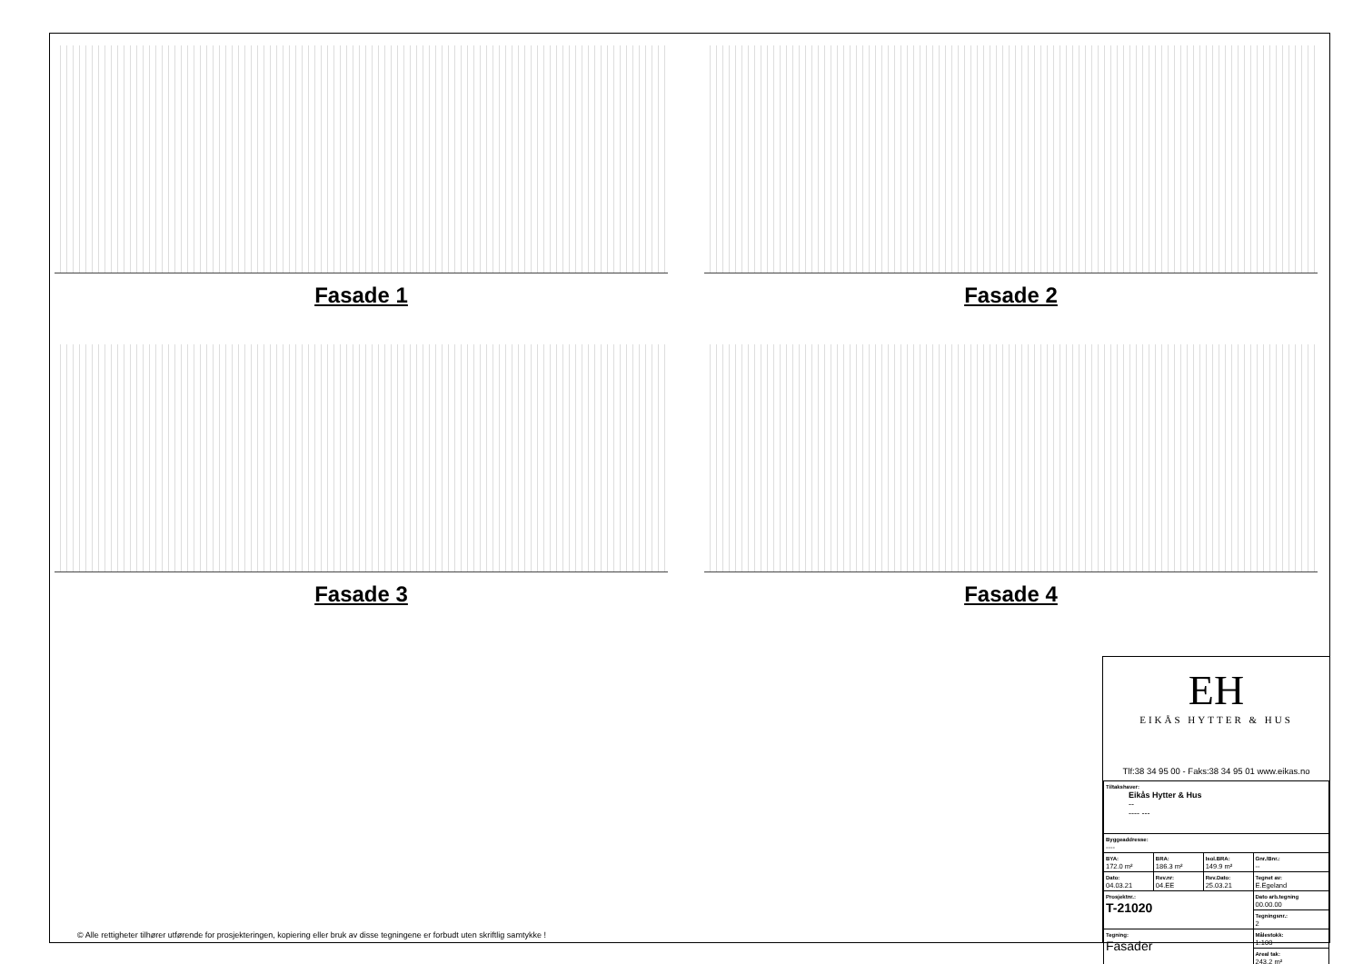Fasade 1
Fasade 2
Fasade 3
Fasade 4
EH
EIKÅS HYTTER & HUS
Tlf:38 34 95 00 - Faks:38 34 95 01 www.eikas.no
| Tiltakshaver: Eikås Hytter & Hus -- ---- --- | | | |
| Byggeaddresse: ---- | | | |
| BYA: 172.0 m² | BRA: 186.3 m² | Isol.BRA: 149.9 m² | Gnr./Bnr.: -- |
| Dato: 04.03.21 | Rev.nr: 04.EE | Rev.Dato: 25.03.21 | Tegnet av: E.Egeland |
| Prosjektnr.: T-21020 | | | Dato arb.tegning 00.00.00 |
| | | | Tegningsnr.: 2 |
| Tegning: Fasader | | | Målestokk: 1:100 |
| | | | Areal tak: 243.2 m² |
© Alle rettigheter tilhører utførende for prosjekteringen, kopiering eller bruk av disse tegningene er forbudt uten skriftlig samtykke !